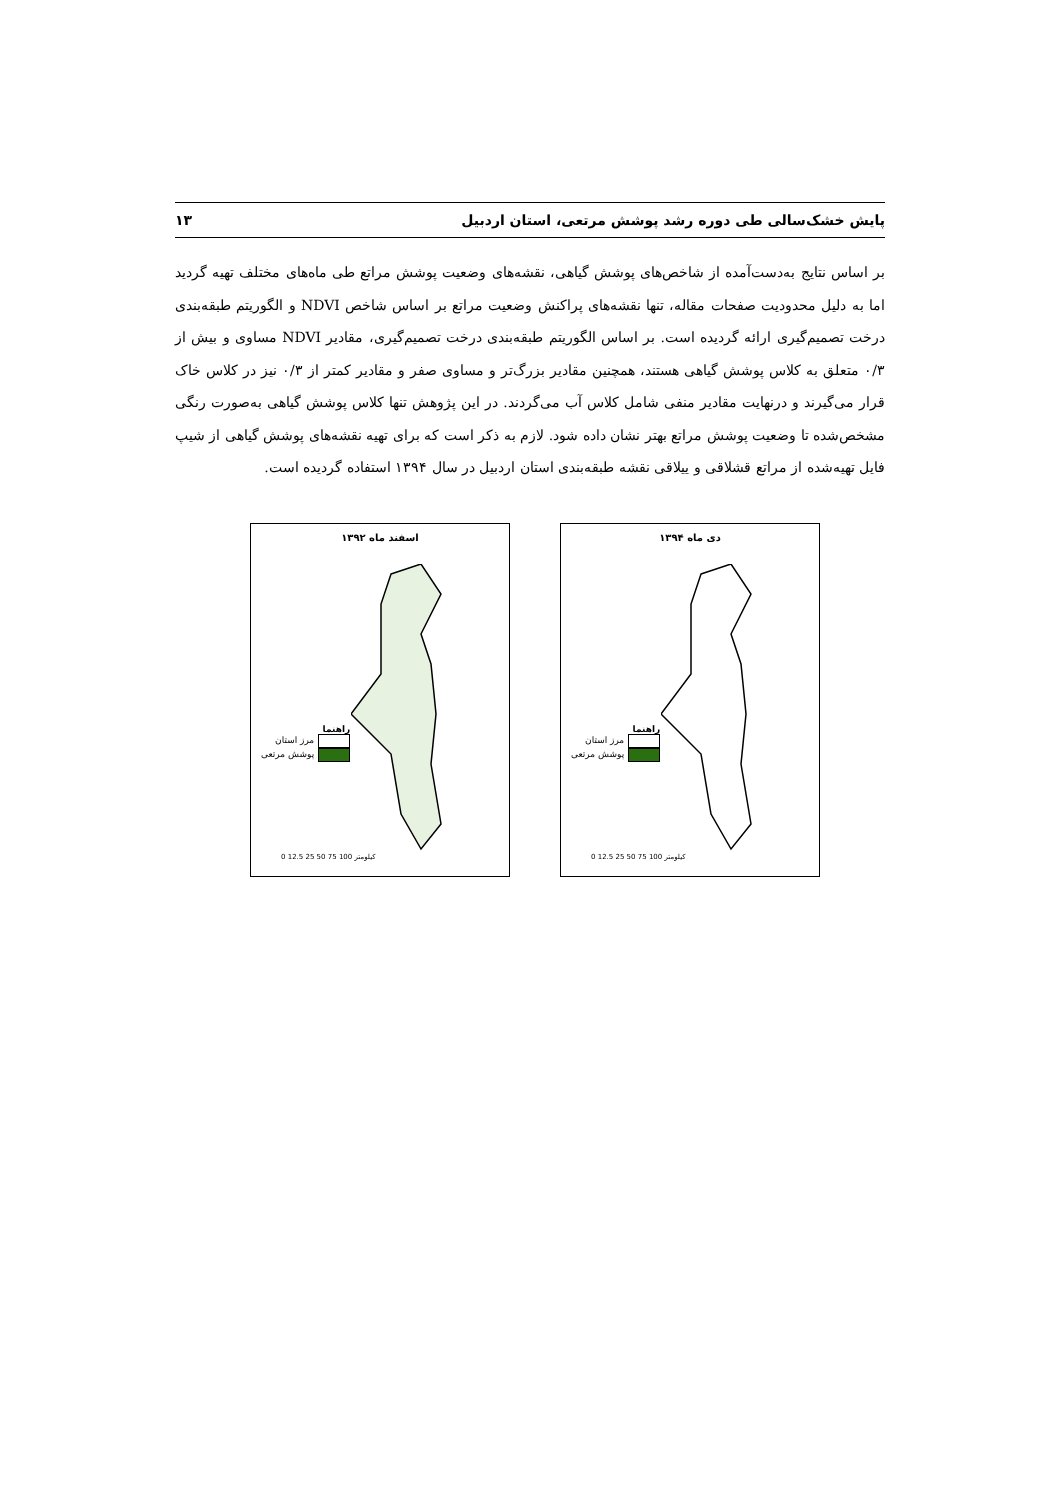پایش خشک‌سالی طی دوره رشد پوشش مرتعی، استان اردبیل ۱۳
بر اساس نتایج به‌دست‌آمده از شاخص‌های پوشش گیاهی، نقشه‌های وضعیت پوشش مراتع طی ماه‌های مختلف تهیه گردید اما به دلیل محدودیت صفحات مقاله، تنها نقشه‌های پراکنش وضعیت مراتع بر اساس شاخص NDVI و الگوریتم طبقه‌بندی درخت تصمیم‌گیری ارائه گردیده است. بر اساس الگوریتم طبقه‌بندی درخت تصمیم‌گیری، مقادیر NDVI مساوی و بیش از ۰/۳ متعلق به کلاس پوشش گیاهی هستند، همچنین مقادیر بزرگ‌تر و مساوی صفر و مقادیر کمتر از ۰/۳ نیز در کلاس خاک قرار می‌گیرند و درنهایت مقادیر منفی شامل کلاس آب می‌گردند. در این پژوهش تنها کلاس پوشش گیاهی به‌صورت رنگی مشخص‌شده تا وضعیت پوشش مراتع بهتر نشان داده شود. لازم به ذکر است که برای تهیه نقشه‌های پوشش گیاهی از شیپ فایل تهیه‌شده از مراتع قشلاقی و ییلاقی نقشه طبقه‌بندی استان اردبیل در سال ۱۳۹۴ استفاده گردیده است.
دی ماه ۱۳۹۴
راهنما
مرز استان
پوشش مرتعی
0 12.5 25 50 75 100 کیلومتر
اسفند ماه ۱۳۹۲
راهنما
مرز استان
پوشش مرتعی
0 12.5 25 50 75 100 کیلومتر